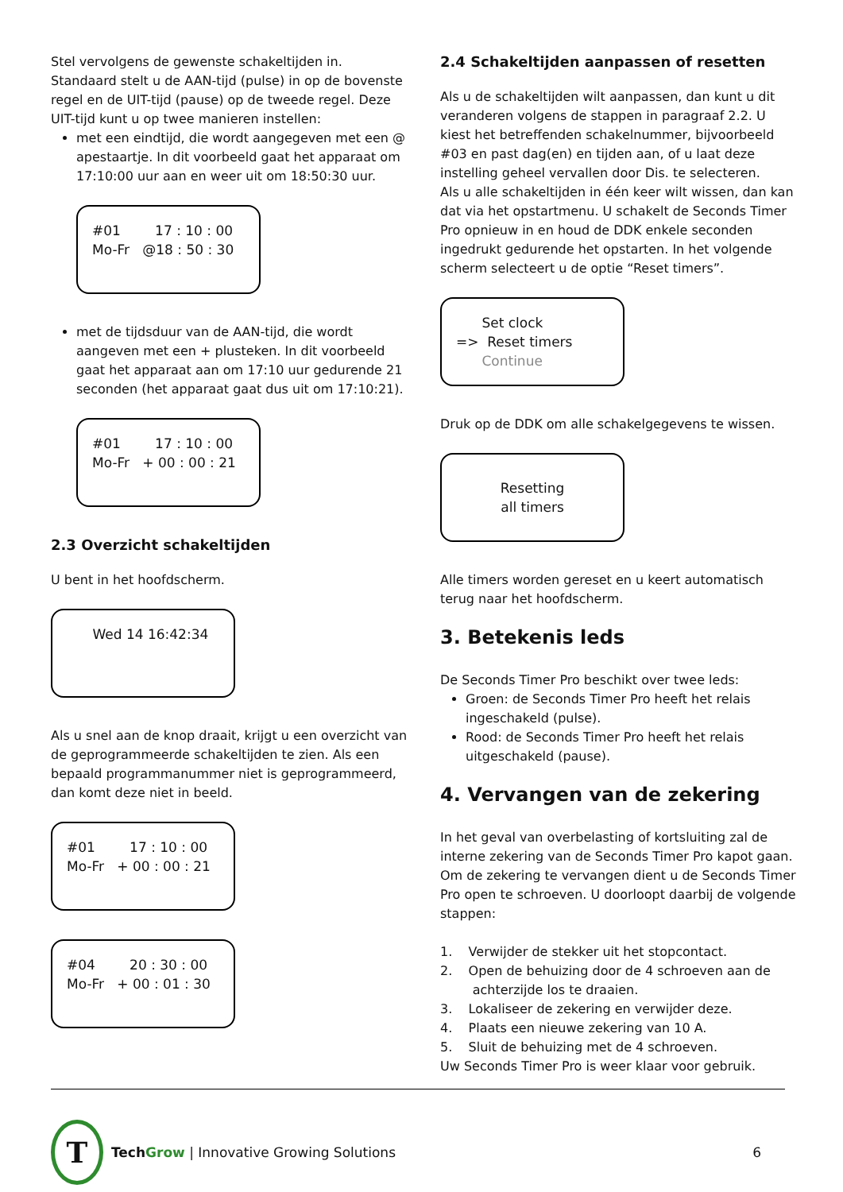Stel vervolgens de gewenste schakeltijden in. Standaard stelt u de AAN-tijd (pulse) in op de bovenste regel en de UIT-tijd (pause) op de tweede regel. Deze UIT-tijd kunt u op twee manieren instellen:
met een eindtijd, die wordt aangegeven met een @ apestaartje. In dit voorbeeld gaat het apparaat om 17:10:00 uur aan en weer uit om 18:50:30 uur.
#01 17 : 10 : 00 Mo-Fr @18 : 50 : 30
met de tijdsduur van de AAN-tijd, die wordt aangeven met een + plusteken. In dit voorbeeld gaat het apparaat aan om 17:10 uur gedurende 21 seconden (het apparaat gaat dus uit om 17:10:21).
#01 17 : 10 : 00 Mo-Fr + 00 : 00 : 21
2.3 Overzicht schakeltijden
U bent in het hoofdscherm.
Wed 14 16:42:34
Als u snel aan de knop draait, krijgt u een overzicht van de geprogrammeerde schakeltijden te zien. Als een bepaald programmanummer niet is geprogrammeerd, dan komt deze niet in beeld.
#01 17 : 10 : 00 Mo-Fr + 00 : 00 : 21
#04 20 : 30 : 00 Mo-Fr + 00 : 01 : 30
2.4 Schakeltijden aanpassen of resetten
Als u de schakeltijden wilt aanpassen, dan kunt u dit veranderen volgens de stappen in paragraaf 2.2. U kiest het betreffenden schakelnummer, bijvoorbeeld #03 en past dag(en) en tijden aan, of u laat deze instelling geheel vervallen door Dis. te selecteren.
Als u alle schakeltijden in één keer wilt wissen, dan kan dat via het opstartmenu. U schakelt de Seconds Timer Pro opnieuw in en houd de DDK enkele seconden ingedrukt gedurende het opstarten. In het volgende scherm selecteert u de optie “Reset timers”.
Set clock => Reset timers Continue
Druk op de DDK om alle schakelgegevens te wissen.
Resetting
all timers
Alle timers worden gereset en u keert automatisch terug naar het hoofdscherm.
3. Betekenis leds
De Seconds Timer Pro beschikt over twee leds:
Groen: de Seconds Timer Pro heeft het relais ingeschakeld (pulse).
Rood: de Seconds Timer Pro heeft het relais uitgeschakeld (pause).
4. Vervangen van de zekering
In het geval van overbelasting of kortsluiting zal de interne zekering van de Seconds Timer Pro kapot gaan. Om de zekering te vervangen dient u de Seconds Timer Pro open te schroeven. U doorloopt daarbij de volgende stappen:
1. Verwijder de stekker uit het stopcontact.
2. Open de behuizing door de 4 schroeven aan de
achterzijde los te draaien.
3. Lokaliseer de zekering en verwijder deze.
4. Plaats een nieuwe zekering van 10 A.
5. Sluit de behuizing met de 4 schroeven.
Uw Seconds Timer Pro is weer klaar voor gebruik.
T
Tech Grow | Innovative Growing Solutions 6